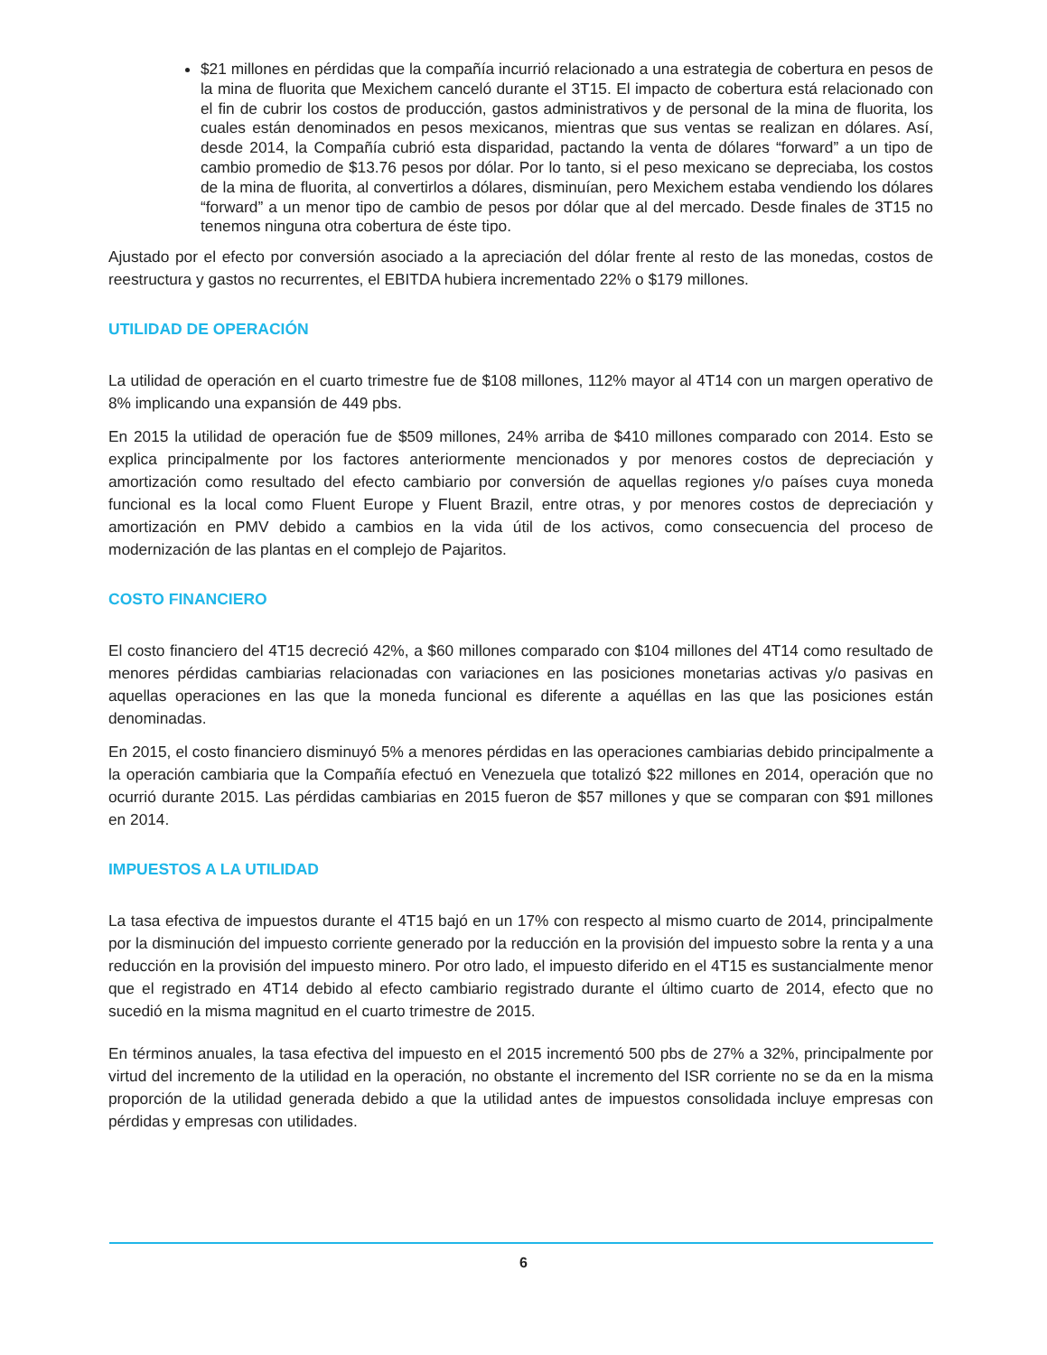$21 millones en pérdidas que la compañía incurrió relacionado a una estrategia de cobertura en pesos de la mina de fluorita que Mexichem canceló durante el 3T15. El impacto de cobertura está relacionado con el fin de cubrir los costos de producción, gastos administrativos y de personal de la mina de fluorita, los cuales están denominados en pesos mexicanos, mientras que sus ventas se realizan en dólares. Así, desde 2014, la Compañía cubrió esta disparidad, pactando la venta de dólares “forward” a un tipo de cambio promedio de $13.76 pesos por dólar. Por lo tanto, si el peso mexicano se depreciaba, los costos de la mina de fluorita, al convertirlos a dólares, disminuían, pero Mexichem estaba vendiendo los dólares “forward” a un menor tipo de cambio de pesos por dólar que al del mercado. Desde finales de 3T15 no tenemos ninguna otra cobertura de éste tipo.
Ajustado por el efecto por conversión asociado a la apreciación del dólar frente al resto de las monedas, costos de reestructura y gastos no recurrentes, el EBITDA hubiera incrementado 22% o $179 millones.
UTILIDAD DE OPERACIÓN
La utilidad de operación en el cuarto trimestre fue de $108 millones, 112% mayor al 4T14 con un margen operativo de 8% implicando una expansión de 449 pbs.
En 2015 la utilidad de operación fue de $509 millones, 24% arriba de $410 millones comparado con 2014. Esto se explica principalmente por los factores anteriormente mencionados y por menores costos de depreciación y amortización como resultado del efecto cambiario por conversión de aquellas regiones y/o países cuya moneda funcional es la local como Fluent Europe y Fluent Brazil, entre otras, y por menores costos de depreciación y amortización en PMV debido a cambios en la vida útil de los activos, como consecuencia del proceso de modernización de las plantas en el complejo de Pajaritos.
COSTO FINANCIERO
El costo financiero del 4T15 decreció 42%, a $60 millones comparado con $104 millones del 4T14 como resultado de menores pérdidas cambiarias relacionadas con variaciones en las posiciones monetarias activas y/o pasivas en aquellas operaciones en las que la moneda funcional es diferente a aquéllas en las que las posiciones están denominadas.
En 2015, el costo financiero disminuyó 5% a menores pérdidas en las operaciones cambiarias debido principalmente a la operación cambiaria que la Compañía efectuó en Venezuela que totalizó $22 millones en 2014, operación que no ocurrió durante 2015. Las pérdidas cambiarias en 2015 fueron de $57 millones y que se comparan con $91 millones en 2014.
IMPUESTOS A LA UTILIDAD
La tasa efectiva de impuestos durante el 4T15 bajó en un 17% con respecto al mismo cuarto de 2014, principalmente por la disminución del impuesto corriente generado por la reducción en la provisión del impuesto sobre la renta y a una reducción en la provisión del impuesto minero. Por otro lado, el impuesto diferido en el 4T15 es sustancialmente menor que el registrado en 4T14 debido al efecto cambiario registrado durante el último cuarto de 2014, efecto que no sucedió en la misma magnitud en el cuarto trimestre de 2015.
En términos anuales, la tasa efectiva del impuesto en el 2015 incrementó 500 pbs de 27% a 32%, principalmente por virtud del incremento de la utilidad en la operación, no obstante el incremento del ISR corriente no se da en la misma proporción de la utilidad generada debido a que la utilidad antes de impuestos consolidada incluye empresas con pérdidas y empresas con utilidades.
6